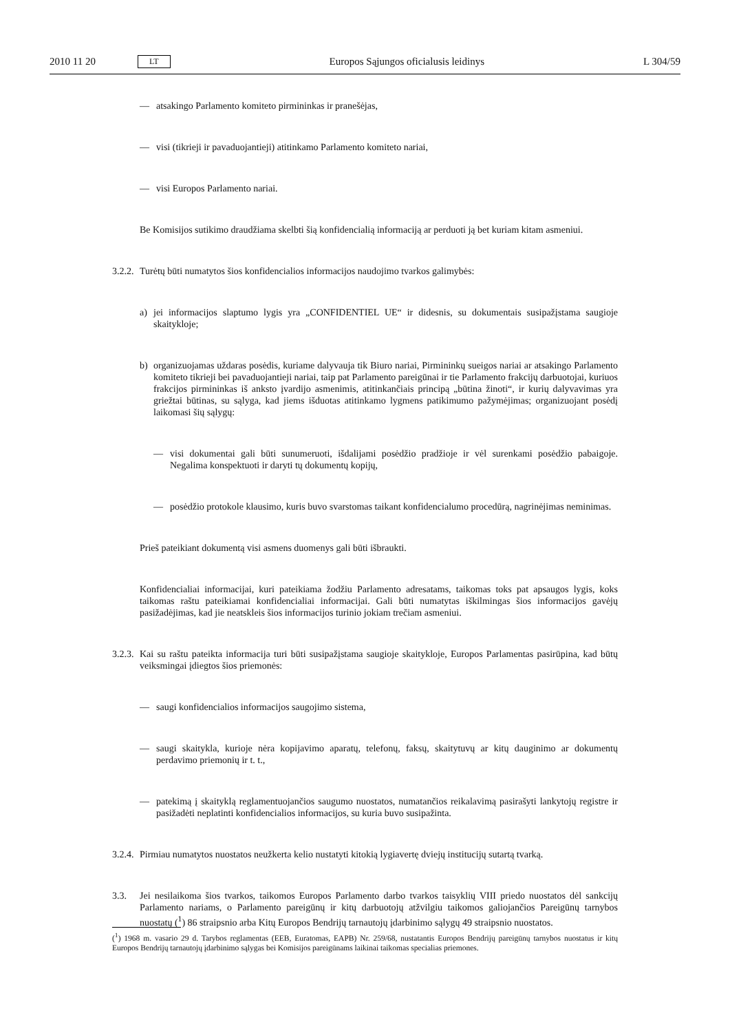2010 11 20 LT Europos Sąjungos oficialusis leidinys L 304/59
— atsakingo Parlamento komiteto pirmininkas ir pranešėjas,
— visi (tikrieji ir pavaduojantieji) atitinkamo Parlamento komiteto nariai,
— visi Europos Parlamento nariai.
Be Komisijos sutikimo draudžiama skelbti šią konfidencialią informaciją ar perduoti ją bet kuriam kitam asmeniui.
3.2.2. Turėtų būti numatytos šios konfidencialios informacijos naudojimo tvarkos galimybės:
a) jei informacijos slaptumo lygis yra „CONFIDENTIEL UE“ ir didesnis, su dokumentais susipažįstama saugioje skaitykloje;
b) organizuojamas uždaras posėdis, kuriame dalyvauja tik Biuro nariai, Pirmininkų sueigos nariai ar atsakingo Parlamento komiteto tikrieji bei pavaduojantieji nariai, taip pat Parlamento pareigūnai ir tie Parlamento frakcijų darbuotojai, kuriuos frakcijos pirmininkas iš anksto įvardijo asmenimis, atitinkančiais principą „būtina žinoti“, ir kurių dalyvavimas yra griežtai būtinas, su sąlyga, kad jiems išduotas atitinkamo lygmens patikimumo pažymėjimas; organizuojant posėdį laikomasi šių sąlygų:
— visi dokumentai gali būti sunumeruoti, išdalijami posėdžio pradžioje ir vėl surenkami posėdžio pabaigoje. Negalima konspektuoti ir daryti tų dokumentų kopijų,
— posėdžio protokole klausimo, kuris buvo svarstomas taikant konfidencialumo procedūrą, nagrinėjimas neminimas.
Prieš pateikiant dokumentą visi asmens duomenys gali būti išbraukti.
Konfidencialiai informacijai, kuri pateikiama žodžiu Parlamento adresatams, taikomas toks pat apsaugos lygis, koks taikomas raštu pateikiamai konfidencialiai informacijai. Gali būti numatytas iškilmingas šios informacijos gavėjų pasižadėjimas, kad jie neatskleis šios informacijos turinio jokiam trečiam asmeniui.
3.2.3. Kai su raštu pateikta informacija turi būti susipažįstama saugioje skaitykloje, Europos Parlamentas pasirūpina, kad būtų veiksmingai įdiegtos šios priemonės:
— saugi konfidencialios informacijos saugojimo sistema,
— saugi skaitykla, kurioje nėra kopijavimo aparatų, telefonų, faksų, skaitytuvų ar kitų dauginimo ar dokumentų perdavimo priemonių ir t. t.,
— patekimą į skaityklą reglamentuojančios saugumo nuostatos, numatančios reikalavimą pasirašyti lankytojų registre ir pasižadėti neplatinti konfidencialios informacijos, su kuria buvo susipažinta.
3.2.4. Pirmiau numatytos nuostatos neužkerta kelio nustatyti kitokią lygiavertę dviejų institucijų sutartą tvarką.
3.3. Jei nesilaikoma šios tvarkos, taikomos Europos Parlamento darbo tvarkos taisyklių VIII priedo nuostatos dėl sankcijų Parlamento nariams, o Parlamento pareigūnų ir kitų darbuotojų atžvilgiu taikomos galiojančios Pareigūnų tarnybos nuostatų (<sup>1</sup>) 86 straipsnio arba Kitų Europos Bendrijų tarnautojų įdarbinimo sąlygų 49 straipsnio nuostatos.
(<sup>1</sup>) 1968 m. vasario 29 d. Tarybos reglamentas (EEB, Euratomas, EAPB) Nr. 259/68, nustatantis Europos Bendrijų pareigūnų tarnybos nuostatus ir kitų Europos Bendrijų tarnautojų įdarbinimo sąlygas bei Komisijos pareigūnams laikinai taikomas specialias priemones.